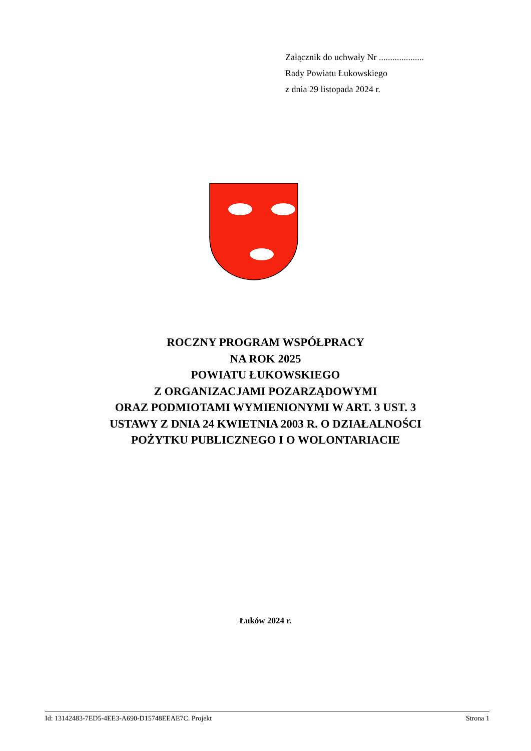Załącznik do uchwały Nr ....................
Rady Powiatu Łukowskiego
z dnia 29 listopada 2024 r.
ROCZNY PROGRAM WSPÓŁPRACY
NA ROK 2025
POWIATU ŁUKOWSKIEGO
Z ORGANIZACJAMI POZARZĄDOWYMI
ORAZ PODMIOTAMI WYMIENIONYMI W ART. 3 UST. 3
USTAWY Z DNIA 24 KWIETNIA 2003 R. O DZIAŁALNOŚCI
POŻYTKU PUBLICZNEGO I O WOLONTARIACIE
Łuków 2024 r.
Id: 13142483-7ED5-4EE3-A690-D15748EEAE7C. Projekt Strona 1